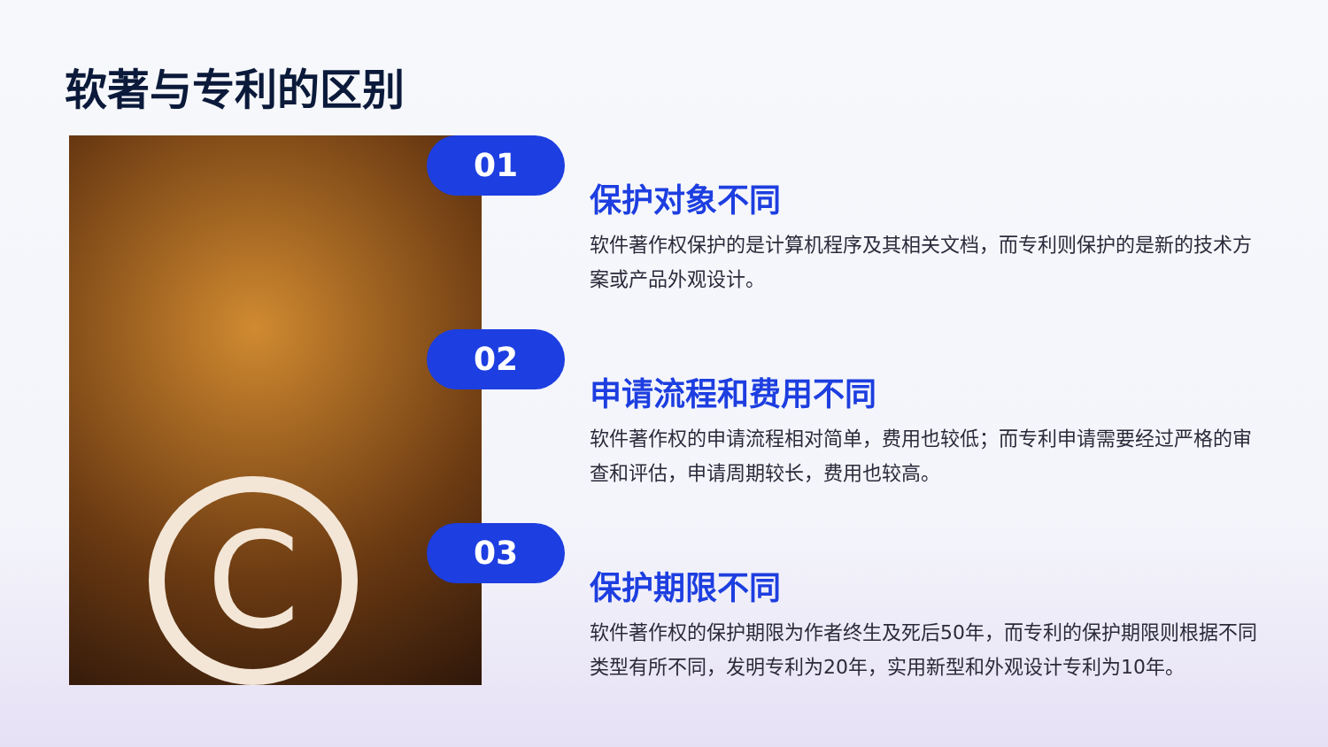软著与专利的区别
C
01
保护对象不同
软件著作权保护的是计算机程序及其相关文档，而专利则保护的是新的技术方案或产品外观设计。
02
申请流程和费用不同
软件著作权的申请流程相对简单，费用也较低；而专利申请需要经过严格的审查和评估，申请周期较长，费用也较高。
03
保护期限不同
软件著作权的保护期限为作者终生及死后50年，而专利的保护期限则根据不同类型有所不同，发明专利为20年，实用新型和外观设计专利为10年。